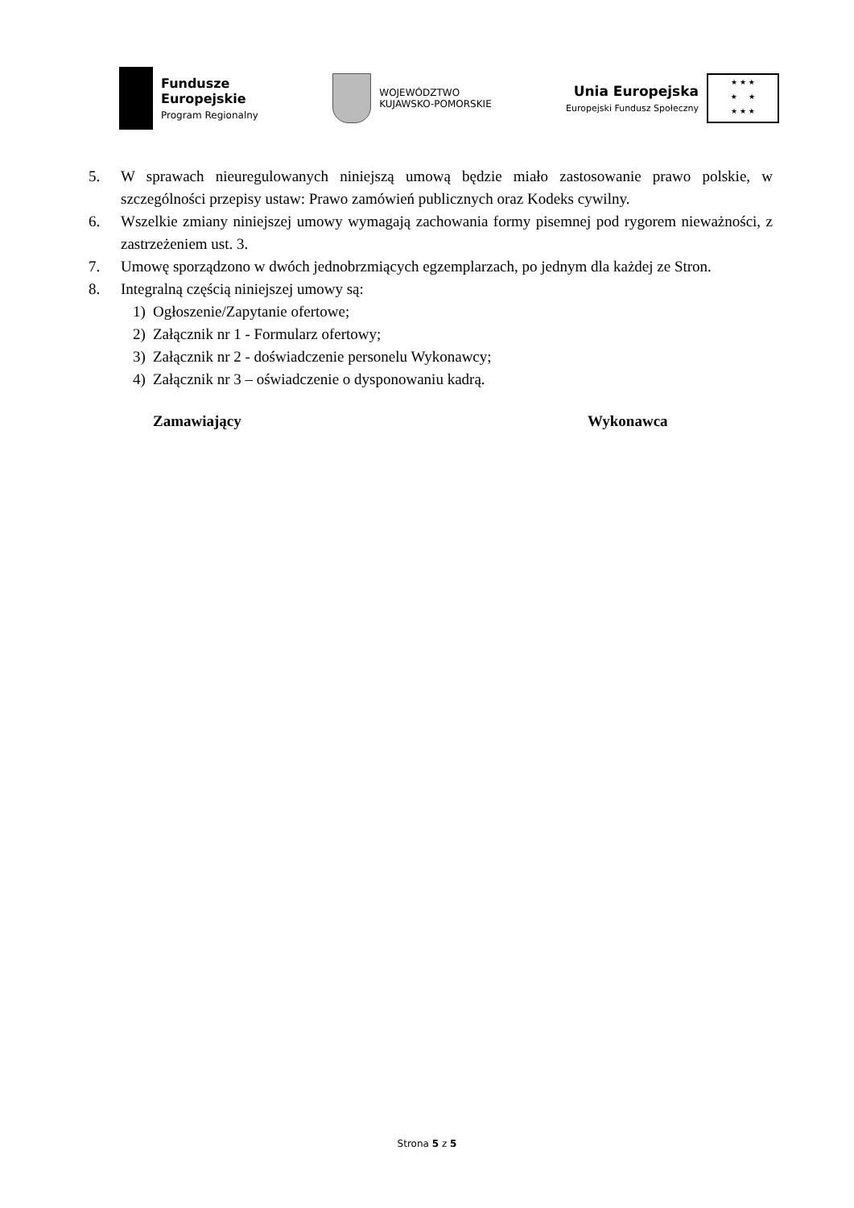Fundusze
Europejskie
Program Regionalny
WOJEWÓDZTWO
KUJAWSKO-POMORSKIE
Unia Europejska
Europejski Fundusz Społeczny
★ ★ ★
★ ★
★ ★ ★
5. W sprawach nieuregulowanych niniejszą umową będzie miało zastosowanie prawo polskie, w szczególności przepisy ustaw: Prawo zamówień publicznych oraz Kodeks cywilny.
6. Wszelkie zmiany niniejszej umowy wymagają zachowania formy pisemnej pod rygorem nieważności, z zastrzeżeniem ust. 3.
7. Umowę sporządzono w dwóch jednobrzmiących egzemplarzach, po jednym dla każdej ze Stron.
8. Integralną częścią niniejszej umowy są:
1) Ogłoszenie/Zapytanie ofertowe;
2) Załącznik nr 1 - Formularz ofertowy;
3) Załącznik nr 2 - doświadczenie personelu Wykonawcy;
4) Załącznik nr 3 – oświadczenie o dysponowaniu kadrą.
Zamawiający Wykonawca
Strona 5 z 5